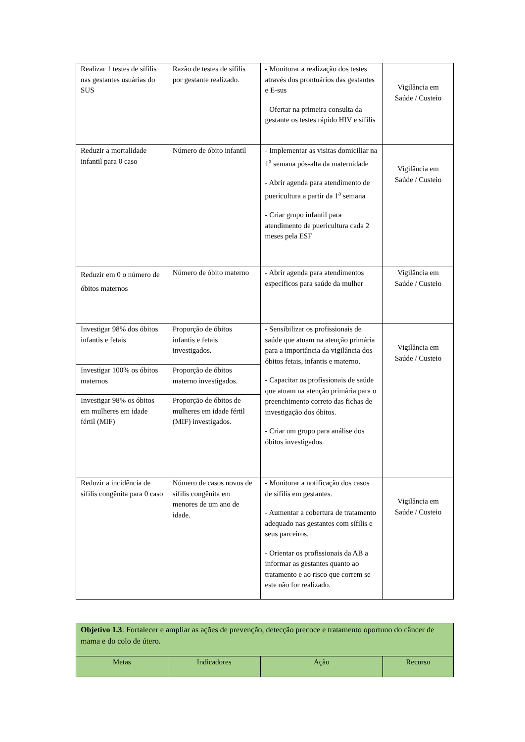| Realizar 1 testes de sífilis nas gestantes usuárias do SUS | Razão de testes de sífilis por gestante realizado. | - Monitorar a realização dos testes através dos prontuários das gestantes e E-sus - Ofertar na primeira consulta da gestante os testes rápido HIV e sífilis | Vigilância em Saúde / Custeio |
| Reduzir a mortalidade infantil para 0 caso | Número de óbito infantil | - Implementar as visitas domiciliar na 1<sup>a</sup> semana pós-alta da maternidade - Abrir agenda para atendimento de puericultura a partir da 1<sup>a</sup> semana - Criar grupo infantil para atendimento de puericultura cada 2 meses pela ESF | Vigilância em Saúde / Custeio |
| Reduzir em 0 o número de óbitos maternos | Número de óbito materno | - Abrir agenda para atendimentos específicos para saúde da mulher | Vigilância em Saúde / Custeio |
| Investigar 98% dos óbitos infantis e fetais | Proporção de óbitos infantis e fetais investigados. | - Sensibilizar os profissionais de saúde que atuam na atenção primária para a importância da vigilância dos óbitos fetais, infantis e materno. - Capacitar os profissionais de saúde que atuam na atenção primária para o preenchimento correto das fichas de investigação dos óbitos. - Criar um grupo para análise dos óbitos investigados. | Vigilância em Saúde / Custeio |
| Investigar 100% os óbitos maternos | Proporção de óbitos materno investigados. | | |
| Investigar 98% os óbitos em mulheres em idade fértil (MIF) | Proporção de óbitos de mulheres em idade fértil (MIF) investigados. | | |
| Reduzir a incidência de sífilis congênita para 0 caso | Número de casos novos de sífilis congênita em menores de um ano de idade. | - Monitorar a notificação dos casos de sífilis em gestantes. - Aumentar a cobertura de tratamento adequado nas gestantes com sífilis e seus parceiros. - Orientar os profissionais da AB a informar as gestantes quanto ao tratamento e ao risco que correm se este não for realizado. | Vigilância em Saúde / Custeio |
| Objetivo 1.3 : Fortalecer e ampliar as ações de prevenção, detecção precoce e tratamento oportuno do câncer de mama e do colo de útero. | | | |
| Metas | Indicadores | Ação | Recurso |